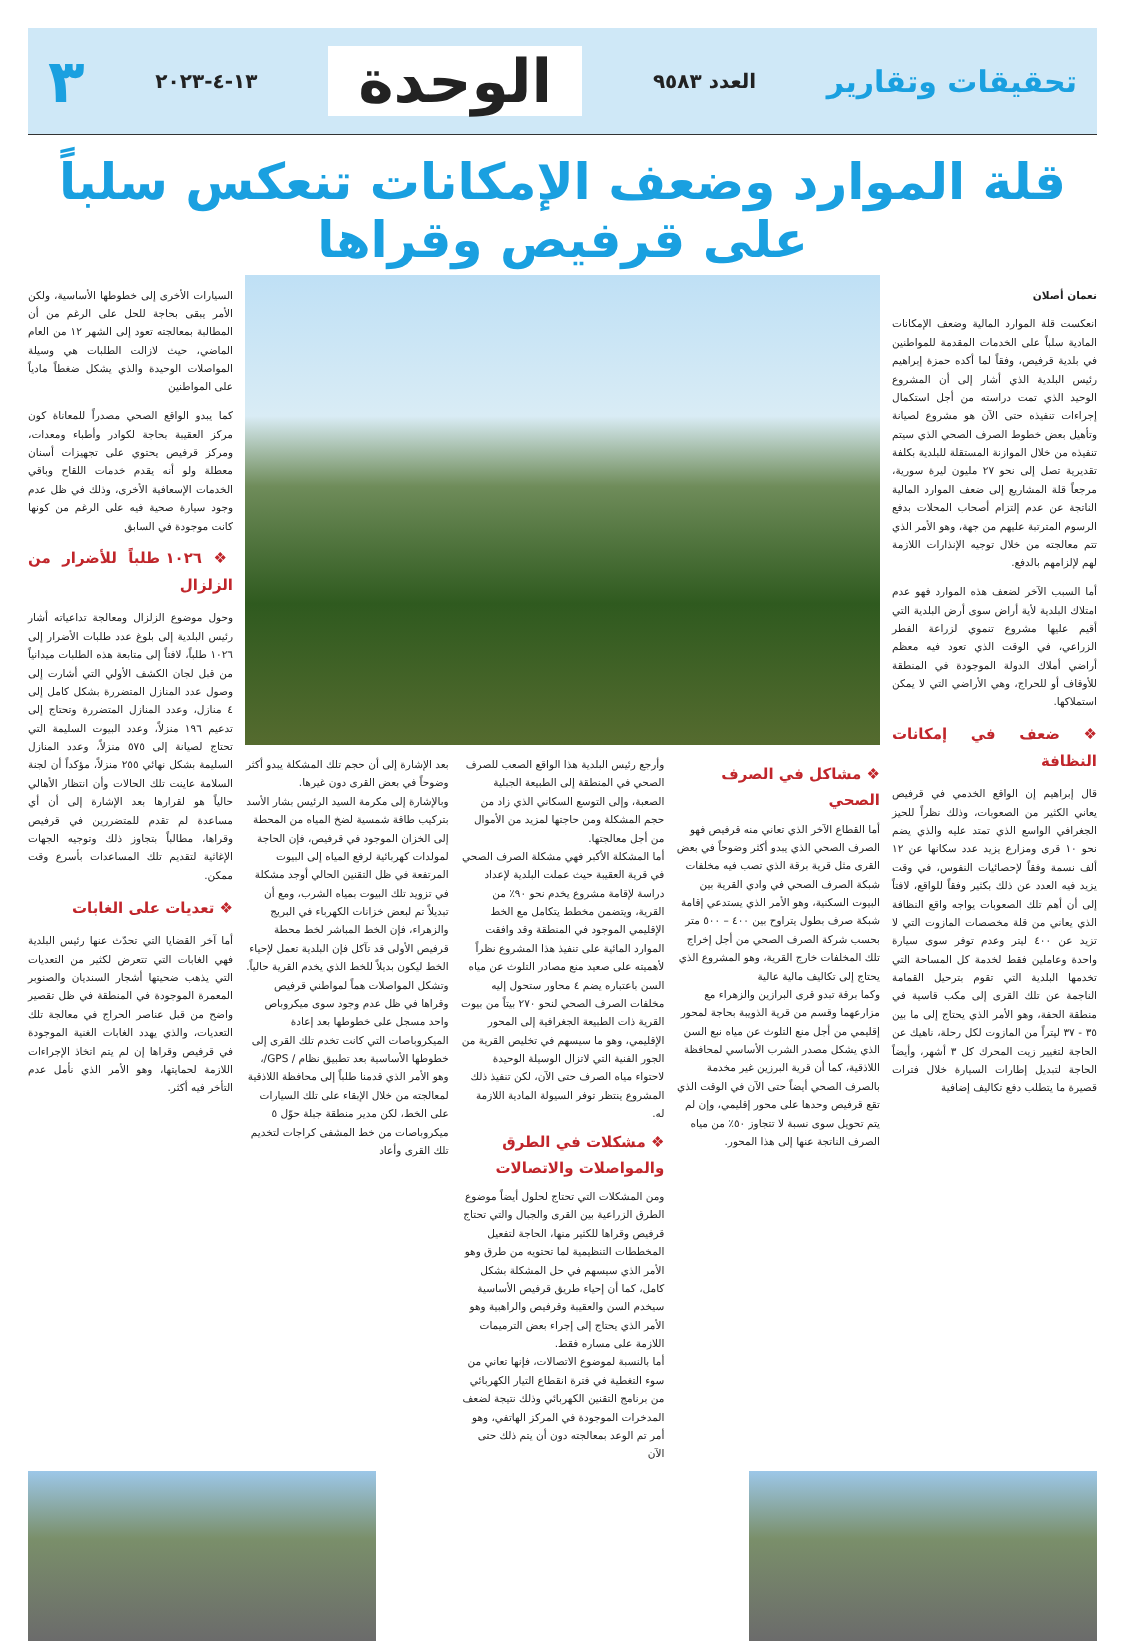تحقيقات وتقارير
العدد ٩٥٨٣
الوحدة
١٣-٤-٢٠٢٣
٣
قلة الموارد وضعف الإمكانات تنعكس سلباً
على قرفيص وقراها
نعمان أصلان
انعكست قلة الموارد المالية وضعف الإمكانات المادية سلباً على الخدمات المقدمة للمواطنين في بلدية قرفيص، وفقاً لما أكده حمزة إبراهيم رئيس البلدية الذي أشار إلى أن المشروع الوحيد الذي تمت دراسته من أجل استكمال إجراءات تنفيذه حتى الآن هو مشروع لصيانة وتأهيل بعض خطوط الصرف الصحي الذي سيتم تنفيذه من خلال الموازنة المستقلة للبلدية بكلفة تقديرية تصل إلى نحو ٢٧ مليون ليرة سورية، مرجعاً قلة المشاريع إلى ضعف الموارد المالية الناتجة عن عدم إلتزام أصحاب المحلات بدفع الرسوم المترتبة عليهم من جهة، وهو الأمر الذي تتم معالجته من خلال توجيه الإنذارات اللازمة لهم لإلزامهم بالدفع.
أما السبب الآخر لضعف هذه الموارد فهو عدم امتلاك البلدية لأية أراض سوى أرض البلدية التي أقيم عليها مشروع تنموي لزراعة الفطر الزراعي، في الوقت الذي تعود فيه معظم أراضي أملاك الدولة الموجودة في المنطقة للأوقاف أو للحراج، وهي الأراضي التي لا يمكن استملاكها.
❖ ضعف في إمكانات النظافة
قال إبراهيم إن الواقع الخدمي في قرفيص يعاني الكثير من الصعوبات، وذلك نظراً للحيز الجغرافي الواسع الذي تمتد عليه والذي يضم نحو ١٠ قرى ومزارع يزيد عدد سكانها عن ١٢ ألف نسمة وفقاً لإحصائيات النفوس، في وقت يزيد فيه العدد عن ذلك بكثير وفقاً للواقع، لافتاً إلى أن أهم تلك الصعوبات يواجه واقع النظافة الذي يعاني من قلة مخصصات المازوت التي لا تزيد عن ٤٠٠ ليتر وعدم توفر سوى سيارة واحدة وعاملين فقط لخدمة كل المساحة التي تخدمها البلدية التي تقوم بترحيل القمامة الناجمة عن تلك القرى إلى مكب قاسية في منطقة الحفة، وهو الأمر الذي يحتاج إلى ما بين ٣٥ - ٣٧ ليتراً من المازوت لكل رحلة، ناهيك عن الحاجة لتغيير زيت المحرك كل ٣ أشهر، وأيضاً الحاجة لتبديل إطارات السيارة خلال فترات قصيرة ما يتطلب دفع تكاليف إضافية
❖ مشاكل في الصرف الصحي
أما القطاع الآخر الذي تعاني منه قرفيص فهو الصرف الصحي الذي يبدو أكثر وضوحاً في بعض القرى مثل قرية برقة الذي تصب فيه مخلفات شبكة الصرف الصحي في وادي القرية بين البيوت السكنية، وهو الأمر الذي يستدعي إقامة شبكة صرف بطول يتراوح بين ٤٠٠ – ٥٠٠ متر بحسب شركة الصرف الصحي من أجل إخراج تلك المخلفات خارج القرية، وهو المشروع الذي يحتاج إلى تكاليف مالية عالية
وكما برقة تبدو قرى البرازين والزهراء مع مزارعهما وقسم من قرية الذويبة بحاجة لمحور إقليمي من أجل منع التلوث عن مياه نبع السن الذي يشكل مصدر الشرب الأساسي لمحافظة اللاذقية، كما أن قرية البرزين غير مخدمة بالصرف الصحي أيضاً حتى الآن في الوقت الذي تقع قرفيص وحدها على محور إقليمي، وإن لم يتم تحويل سوى نسبة لا تتجاوز ٥٠٪ من مياه الصرف الناتجة عنها إلى هذا المحور.
وأرجع رئيس البلدية هذا الواقع الصعب للصرف الصحي في المنطقة إلى الطبيعة الجبلية الصعبة، وإلى التوسع السكاني الذي زاد من حجم المشكلة ومن حاجتها لمزيد من الأموال من أجل معالجتها.
أما المشكلة الأكبر فهي مشكلة الصرف الصحي في قرية العقيبة حيث عملت البلدية لإعداد دراسة لإقامة مشروع يخدم نحو ٩٠٪ من القرية، ويتضمن مخطط يتكامل مع الخط الإقليمي الموجود في المنطقة وقد وافقت الموارد المائية على تنفيذ هذا المشروع نظراً لأهميته على صعيد منع مصادر التلوث عن مياه السن باعتباره يضم ٤ محاور ستحول إليه مخلفات الصرف الصحي لنحو ٢٧٠ بيتاً من بيوت القرية ذات الطبيعة الجغرافية إلى المحور الإقليمي، وهو ما سيسهم في تخليص القرية من الجور الفنية التي لاتزال الوسيلة الوحيدة لاحتواء مياه الصرف حتى الآن، لكن تنفيذ ذلك المشروع ينتظر توفر السيولة المادية اللازمة له.
❖ مشكلات في الطرق والمواصلات والاتصالات
ومن المشكلات التي تحتاج لحلول أيضاً موضوع الطرق الزراعية بين القرى والجبال والتي تحتاج قرفيص وقراها للكثير منها، الحاجة لتفعيل المخططات التنظيمية لما تحتويه من طرق وهو الأمر الذي سيسهم في حل المشكلة بشكل كامل، كما أن إحياء طريق قرفيص الأساسية سيخدم السن والعقيبة وقرفيص والراهبية وهو الأمر الذي يحتاج إلى إجراء بعض الترميمات اللازمة على مساره فقط.
أما بالنسبة لموضوع الاتصالات، فإنها تعاني من سوء التغطية في فترة انقطاع التيار الكهربائي من برنامج التقنين الكهربائي وذلك نتيجة لضعف المدخرات الموجودة في المركز الهاتفي، وهو أمر تم الوعد بمعالجته دون أن يتم ذلك حتى الآن
بعد الإشارة إلى أن حجم تلك المشكلة يبدو أكثر وضوحاً في بعض القرى دون غيرها.
وبالإشارة إلى مكرمة السيد الرئيس بشار الأسد بتركيب طاقة شمسية لضخ المياه من المحطة إلى الخزان الموجود في قرفيص، فإن الحاجة لمولدات كهربائية لرفع المياه إلى البيوت المرتفعة في ظل التقنين الحالي أوجد مشكلة في تزويد تلك البيوت بمياه الشرب، ومع أن تبديلاً تم لبعض خزانات الكهرباء في البريج والزهراء، فإن الخط المباشر لخط محطة قرفيص الأولى قد تآكل فإن البلدية تعمل لإحياء الخط ليكون بديلاً للخط الذي يخدم القرية حالياً.
وتشكل المواصلات هماً لمواطني قرفيص وقراها في ظل عدم وجود سوى ميكروباص واحد مسجل على خطوطها بعد إعادة الميكروباصات التي كانت تخدم تلك القرى إلى خطوطها الأساسية بعد تطبيق نظام / GPS/، وهو الأمر الذي قدمنا طلباً إلى محافظة اللاذقية لمعالجته من خلال الإبقاء على تلك السيارات على الخط، لكن مدير منطقة جبلة حوّل ٥ ميكروباصات من خط المشفى كراجات لتخديم تلك القرى وأعاد
السيارات الأخرى إلى خطوطها الأساسية، ولكن الأمر يبقى بحاجة للحل على الرغم من أن المطالبة بمعالجته تعود إلى الشهر ١٢ من العام الماضي، حيث لازالت الطلبات هي وسيلة المواصلات الوحيدة والذي يشكل ضغطاً مادياً على المواطنين
كما يبدو الواقع الصحي مصدراً للمعاناة كون مركز العقيبة بحاجة لكوادر وأطباء ومعدات، ومركز قرفيص يحتوي على تجهيزات أسنان معطلة ولو أنه يقدم خدمات اللقاح وباقي الخدمات الإسعافية الأخرى، وذلك في ظل عدم وجود سيارة صحية فيه على الرغم من كونها كانت موجودة في السابق
❖ ١٠٢٦ طلباً للأضرار من الزلزال
وحول موضوع الزلزال ومعالجة تداعياته أشار رئيس البلدية إلى بلوغ عدد طلبات الأضرار إلى ١٠٢٦ طلباً، لافتاً إلى متابعة هذه الطلبات ميدانياً من قبل لجان الكشف الأولي التي أشارت إلى وصول عدد المنازل المتضررة بشكل كامل إلى ٤ منازل، وعدد المنازل المتضررة وتحتاج إلى تدعيم ١٩٦ منزلاً، وعدد البيوت السليمة التي تحتاج لصيانة إلى ٥٧٥ منزلاً، وعدد المنازل السليمة بشكل نهائي ٢٥٥ منزلاً، مؤكداً أن لجنة السلامة عاينت تلك الحالات وأن انتظار الأهالي حالياً هو لقرارها بعد الإشارة إلى أن أي مساعدة لم تقدم للمتضررين في قرفيص وقراها، مطالباً بتجاوز ذلك وتوجيه الجهات الإغاثية لتقديم تلك المساعدات بأسرع وقت ممكن.
❖ تعديات على الغابات
أما آخر القضايا التي تحدّث عنها رئيس البلدية فهي الغابات التي تتعرض لكثير من التعديات التي يذهب ضحيتها أشجار السنديان والصنوبر المعمرة الموجودة في المنطقة في ظل تقصير واضح من قبل عناصر الحراج في معالجة تلك التعديات، والذي يهدد الغابات الغنية الموجودة في قرفيص وقراها إن لم يتم اتخاذ الإجراءات اللازمة لحمايتها، وهو الأمر الذي نأمل عدم التأخر فيه أكثر.